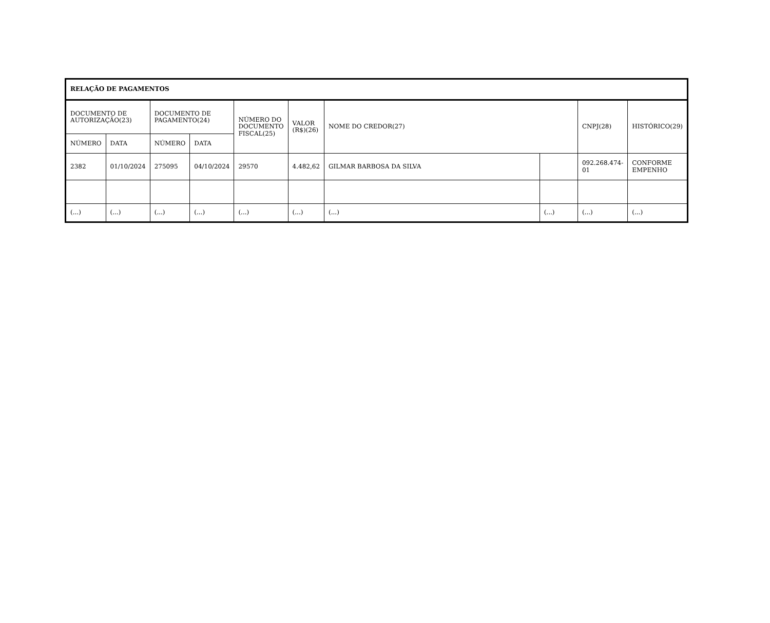| RELAÇÃO DE PAGAMENTOS | | | | | | | | | |
| --- | --- | --- | --- | --- | --- | --- | --- | --- | --- |
| DOCUMENTO DE AUTORIZAÇÃO(23) | | DOCUMENTO DE PAGAMENTO(24) | | NÚMERO DO DOCUMENTO FISCAL(25) | VALOR (R$)(26) | NOME DO CREDOR(27) | | CNPJ(28) | HISTÓRICO(29) |
| NÚMERO | DATA | NÚMERO | DATA | | | | | | |
| 2382 | 01/10/2024 | 275095 | 04/10/2024 | 29570 | 4.482,62 | GILMAR BARBOSA DA SILVA | | 092.268.474-01 | CONFORME EMPENHO |
| (...) | (...) | (...) | (...) | (...) | (...) | (...) | (...) | (...) | (...) |